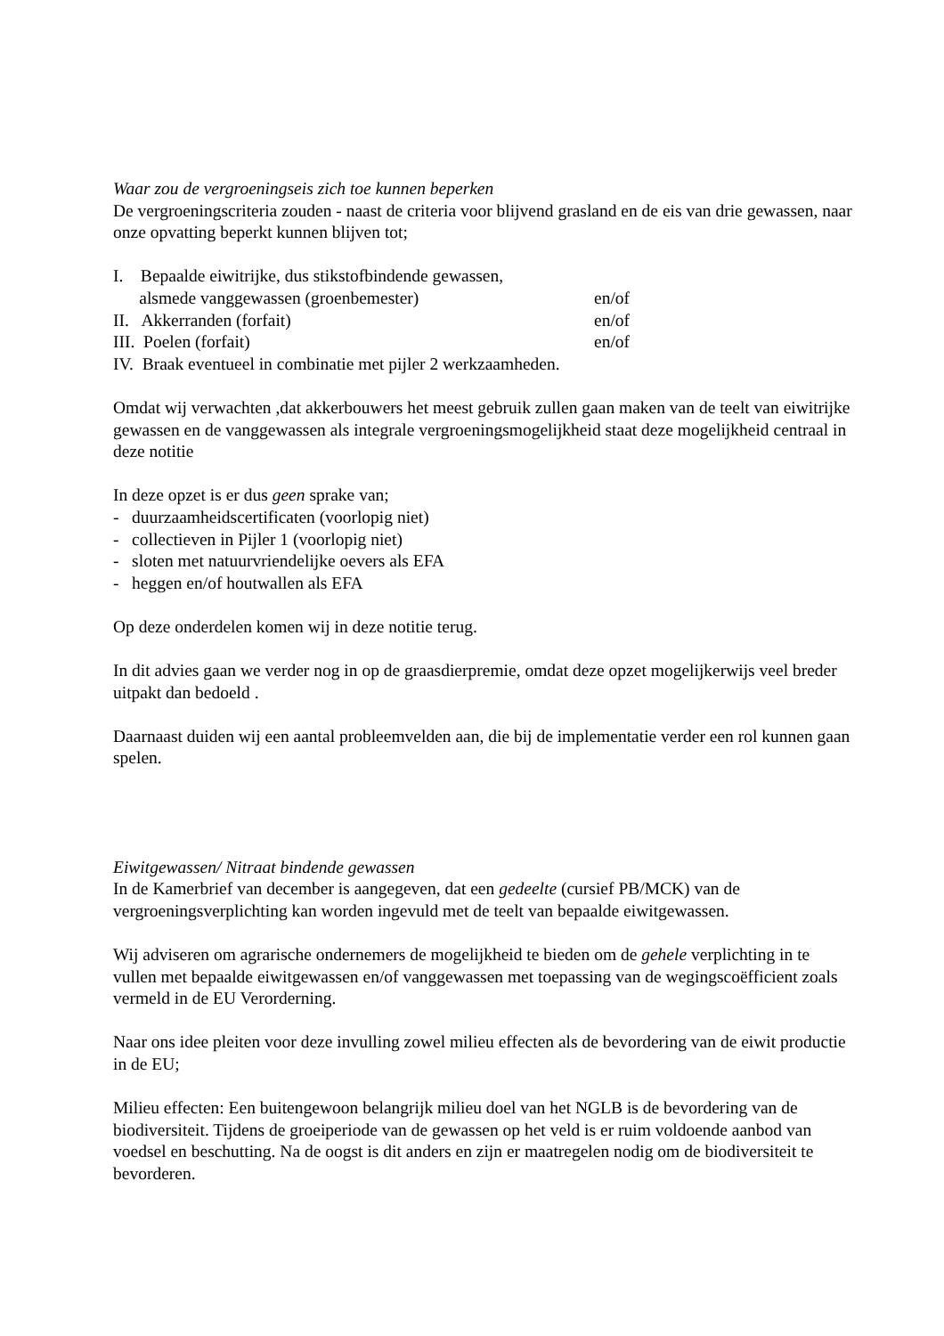Waar zou de vergroeningseis zich toe kunnen beperken
De vergroeningscriteria zouden - naast de criteria voor blijvend grasland en de eis van drie gewassen, naar onze opvatting beperkt kunnen blijven tot;
I. Bepaalde eiwitrijke, dus stikstofbindende gewassen,
alsmede vanggewassen (groenbemester) en/of
II. Akkerranden (forfait) en/of
III. Poelen (forfait) en/of
IV. Braak eventueel in combinatie met pijler 2 werkzaamheden.
Omdat wij verwachten ,dat akkerbouwers het meest gebruik zullen gaan maken van de teelt van eiwitrijke gewassen en de vanggewassen als integrale vergroeningsmogelijkheid staat deze mogelijkheid centraal in deze notitie
In deze opzet is er dus geen sprake van;
- duurzaamheidscertificaten (voorlopig niet)
- collectieven in Pijler 1 (voorlopig niet)
- sloten met natuurvriendelijke oevers als EFA
- heggen en/of houtwallen als EFA
Op deze onderdelen komen wij in deze notitie terug.
In dit advies gaan we verder nog in op de graasdierpremie, omdat deze opzet mogelijkerwijs veel breder uitpakt dan bedoeld .
Daarnaast duiden wij een aantal probleemvelden aan, die bij de implementatie verder een rol kunnen gaan spelen.
Eiwitgewassen/ Nitraat bindende gewassen
In de Kamerbrief van december is aangegeven, dat een gedeelte (cursief PB/MCK) van de vergroeningsverplichting kan worden ingevuld met de teelt van bepaalde eiwitgewassen.
Wij adviseren om agrarische ondernemers de mogelijkheid te bieden om de gehele verplichting in te vullen met bepaalde eiwitgewassen en/of vanggewassen met toepassing van de wegingscoëfficient zoals vermeld in de EU Verorderning.
Naar ons idee pleiten voor deze invulling zowel milieu effecten als de bevordering van de eiwit productie in de EU;
Milieu effecten: Een buitengewoon belangrijk milieu doel van het NGLB is de bevordering van de biodiversiteit. Tijdens de groeiperiode van de gewassen op het veld is er ruim voldoende aanbod van voedsel en beschutting. Na de oogst is dit anders en zijn er maatregelen nodig om de biodiversiteit te bevorderen.